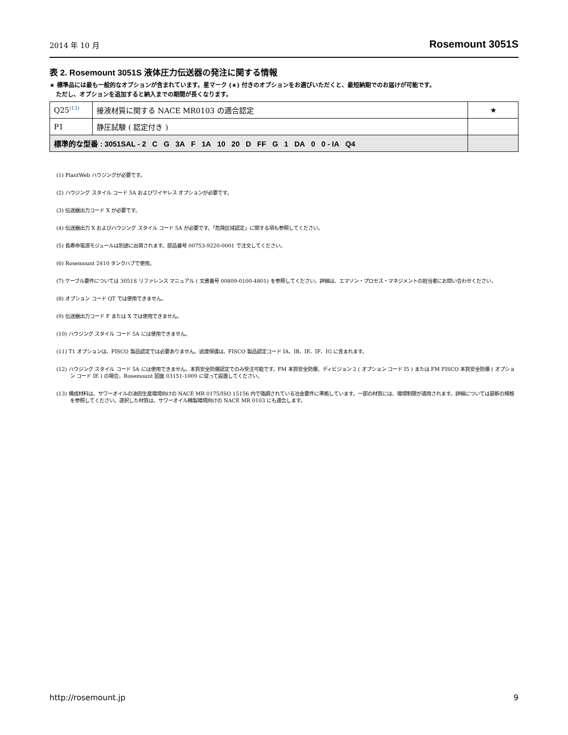2014 年 10 月 Rosemount 3051S
表 2. Rosemount 3051S 液体圧力伝送器の発注に関する情報
★ 標準品には最も一般的なオプションが含まれています。星マーク (★) 付きのオプションをお選びいただくと、最短納期でのお届けが可能です。
ただし、オプションを追加すると納入までの期間が長くなります。
| Q25<sup>(13)</sup> | 接液材質に関する NACE MR0103 の適合認定 | ★ |
| P1 | 静圧試験 ( 認定付き ) | |
| 標準的な型番 : 3051SAL - 2 C G 3A F 1A 10 20 D FF G 1 DA 0 0 - IA Q4 | | |
(1) PlantWeb ハウジングが必要です。
(2) ハウジング スタイル コード 5A およびワイヤレス オプションが必要です。
(3) 伝送器出力コード X が必要です。
(4) 伝送器出力 X およびハウジング スタイル コード 5A が必要です。「危険区域認定」に関する項も参照してください。
(5) 長寿命電源モジュールは別途に出荷されます。部品番号 00753-9220-0001 で注文してください。
(6) Rosemount 2410 タンクハブで使用。
(7) ケーブル要件については 3051S リファレンス マニュアル ( 文書番号 00809-0100-4801) を参照してください。詳細は、エマソン・プロセス・マネジメントの担当者にお問い合わせください。
(8) オプション コード QT では使用できません。
(9) 伝送器出力コード F または X では使用できません。
(10) ハウジング スタイル コード 5A には使用できません。
(11) T1 オプションは、FISCO 製品認定では必要ありません。過渡保護は、FISCO 製品認定コード IA、IB、IE、IF、IG に含まれます。
(12) ハウジング スタイル コード 5A には使用できません。本質安全防爆認定でのみ受注可能です。FM 本質安全防爆、ディビジョン 2 ( オプション コード I5 ) または FM FISCO 本質安全防爆 ( オプション コード IE ) の場合、Rosemount 図面 03151-1009 に従って設置してください。
(13) 構成材料は、サワーオイルの油田生産環境向けの NACE MR 0175/ISO 15156 内で強調されている冶金要件に準拠しています。一部の材質には、環境制限が適用されます。詳細については最新の規格を参照してください。選択した材質は、サワーオイル精製環境向けの NACE MR 0103 にも適合します。
http://rosemount.jp 9